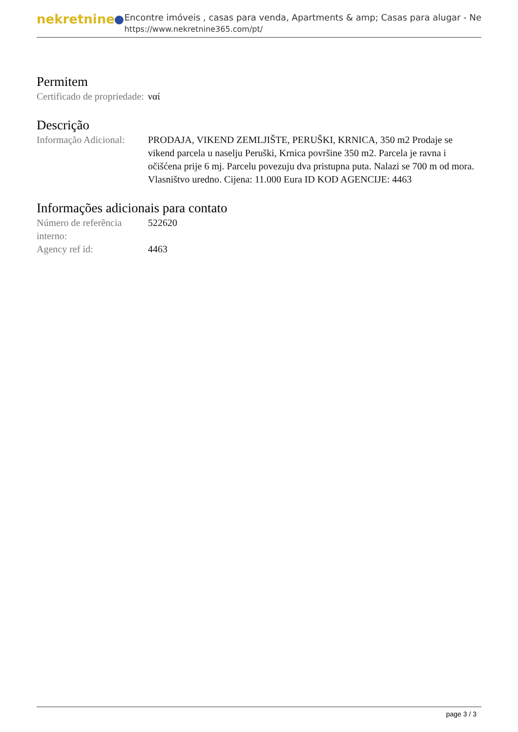nekretnine
Encontre imóveis , casas para venda, Apartments & amp; Casas para alugar - Ne
https://www.nekretnine365.com/pt/
Permitem
Certificado de propriedade:
ναί
Descrição
Informação Adicional:
PRODAJA, VIKEND ZEMLJIŠTE, PERUŠKI, KRNICA, 350 m2 Prodaje se vikend parcela u naselju Peruški, Krnica površine 350 m2. Parcela je ravna i očišćena prije 6 mj. Parcelu povezuju dva pristupna puta. Nalazi se 700 m od mora. Vlasništvo uredno. Cijena: 11.000 Eura ID KOD AGENCIJE: 4463
Informações adicionais para contato
Número de referência interno:
522620
Agency ref id: 4463
page 3 / 3